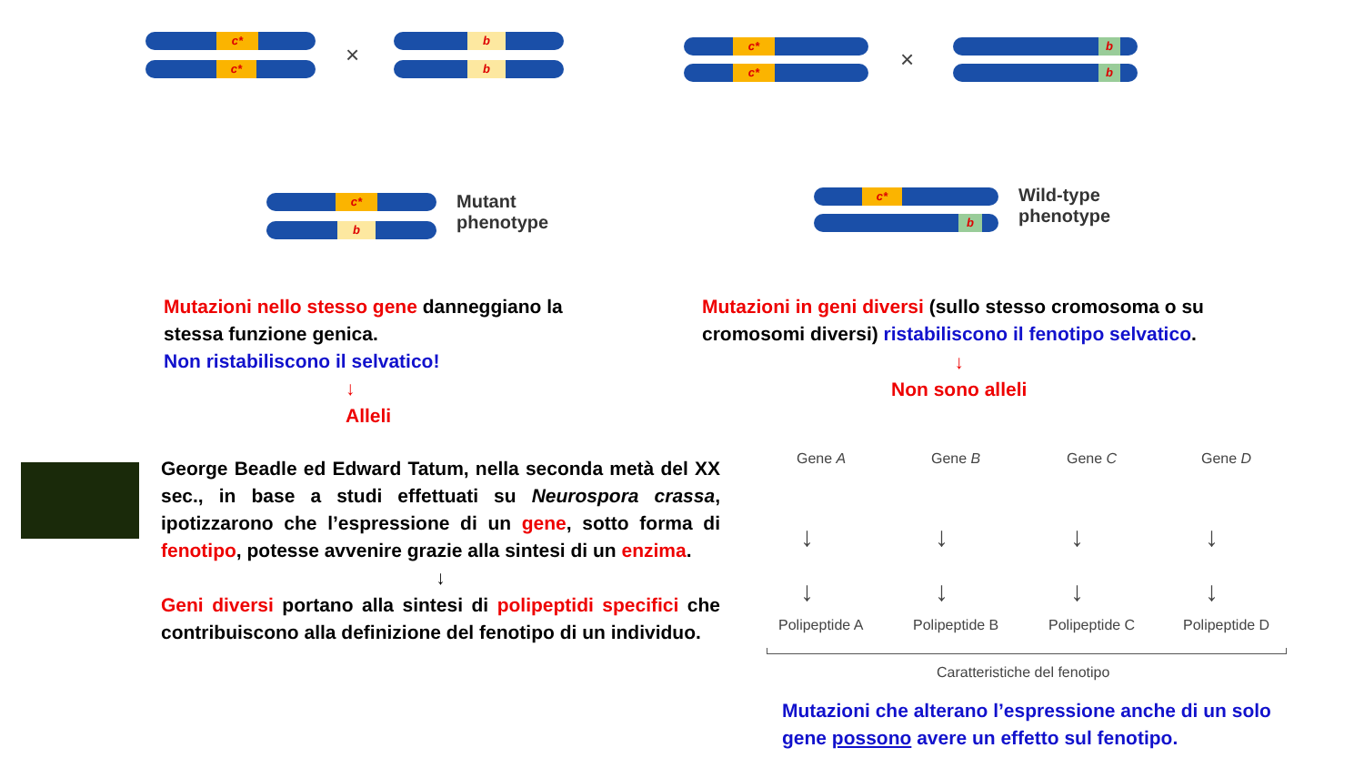c*
c* ×
b
b
c*
b
Mutant
phenotype
c*
c* ×
b
b
c*
b
Wild-type
phenotype
Mutazioni nello stesso gene danneggiano la stessa funzione genica.
Non ristabiliscono il selvatico!
↓
Alleli
Mutazioni in geni diversi (sullo stesso cromosoma o su cromosomi diversi) ristabiliscono il fenotipo selvatico.
↓
Non sono alleli
George Beadle ed Edward Tatum, nella seconda metà del XX sec., in base a studi effettuati su Neurospora crassa, ipotizzarono che l’espressione di un gene, sotto forma di fenotipo, potesse avvenire grazie alla sintesi di un enzima.
↓
Geni diversi portano alla sintesi di polipeptidi specifici che contribuiscono alla definizione del fenotipo di un individuo.
Gene A Gene B Gene C Gene D
↓
↓
↓
↓
↓
↓
↓
↓
Polipeptide A Polipeptide B Polipeptide C Polipeptide D
Caratteristiche del fenotipo
Mutazioni che alterano l’espressione anche di un solo gene possono avere un effetto sul fenotipo.